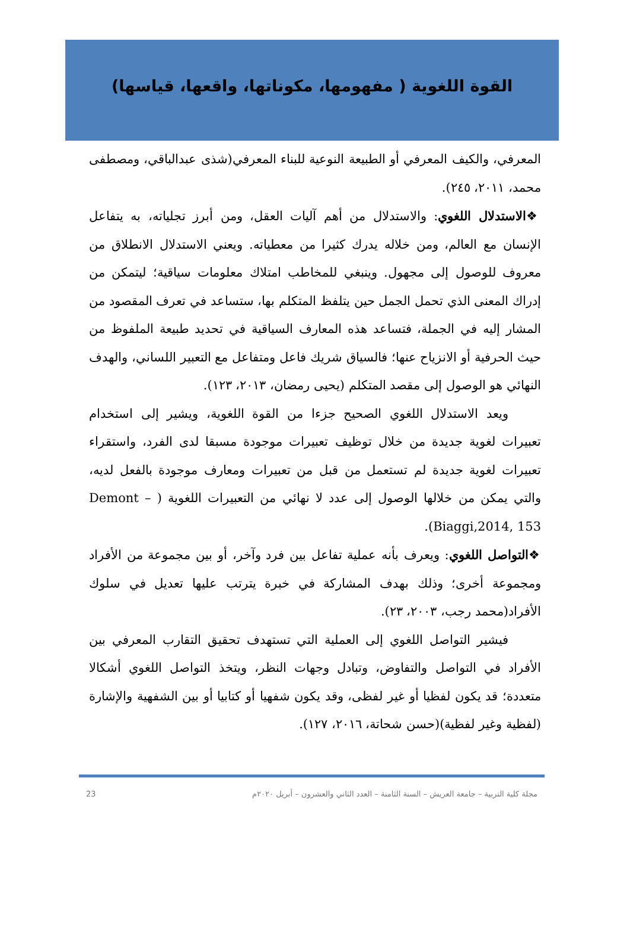القوة اللغوية ( مفهومها، مكوناتها، واقعها، قياسها)
المعرفي، والكيف المعرفي أو الطبيعة النوعية للبناء المعرفي(شذى عبدالباقي، ومصطفى محمد، ٢٠١١، ٢٤٥).
❖الاستدلال اللغوي: والاستدلال من أهم آليات العقل، ومن أبرز تجلياته، به يتفاعل الإنسان مع العالم، ومن خلاله يدرك كثيرا من معطياته. ويعني الاستدلال الانطلاق من معروف للوصول إلى مجهول. وينبغي للمخاطب امتلاك معلومات سياقية؛ ليتمكن من إدراك المعنى الذي تحمل الجمل حين يتلفظ المتكلم بها، ستساعد في تعرف المقصود من المشار إليه في الجملة، فتساعد هذه المعارف السياقية في تحديد طبيعة الملفوظ من حيث الحرفية أو الانزياح عنها؛ فالسياق شريك فاعل ومتفاعل مع التعبير اللساني، والهدف النهائي هو الوصول إلى مقصد المتكلم (يحيى رمضان، ٢٠١٣، ١٢٣).
ويعد الاستدلال اللغوي الصحيح جزءا من القوة اللغوية، ويشير إلى استخدام تعبيرات لغوية جديدة من خلال توظيف تعبيرات موجودة مسبقا لدى الفرد، واستقراء تعبيرات لغوية جديدة لم تستعمل من قبل من تعبيرات ومعارف موجودة بالفعل لديه، والتي يمكن من خلالها الوصول إلى عدد لا نهائي من التعبيرات اللغوية ( Demont –Biaggi,2014, 153).
❖التواصل اللغوي: ويعرف بأنه عملية تفاعل بين فرد وآخر، أو بين مجموعة من الأفراد ومجموعة أخرى؛ وذلك بهدف المشاركة في خبرة يترتب عليها تعديل في سلوك الأفراد(محمد رجب، ٢٠٠٣، ٢٣).
فيشير التواصل اللغوي إلى العملية التي تستهدف تحقيق التقارب المعرفي بين الأفراد في التواصل والتفاوض، وتبادل وجهات النظر، ويتخذ التواصل اللغوي أشكالا متعددة؛ قد يكون لفظيا أو غير لفظى، وقد يكون شفهيا أو كتابيا أو بين الشفهية والإشارة (لفظية وغير لفظية)(حسن شحاتة، ٢٠١٦، ١٢٧).
23 مجلة كلية التربية – جامعة العريش – السنة الثامنة – العدد الثاني والعشرون – أبريل ٢٠٢٠م